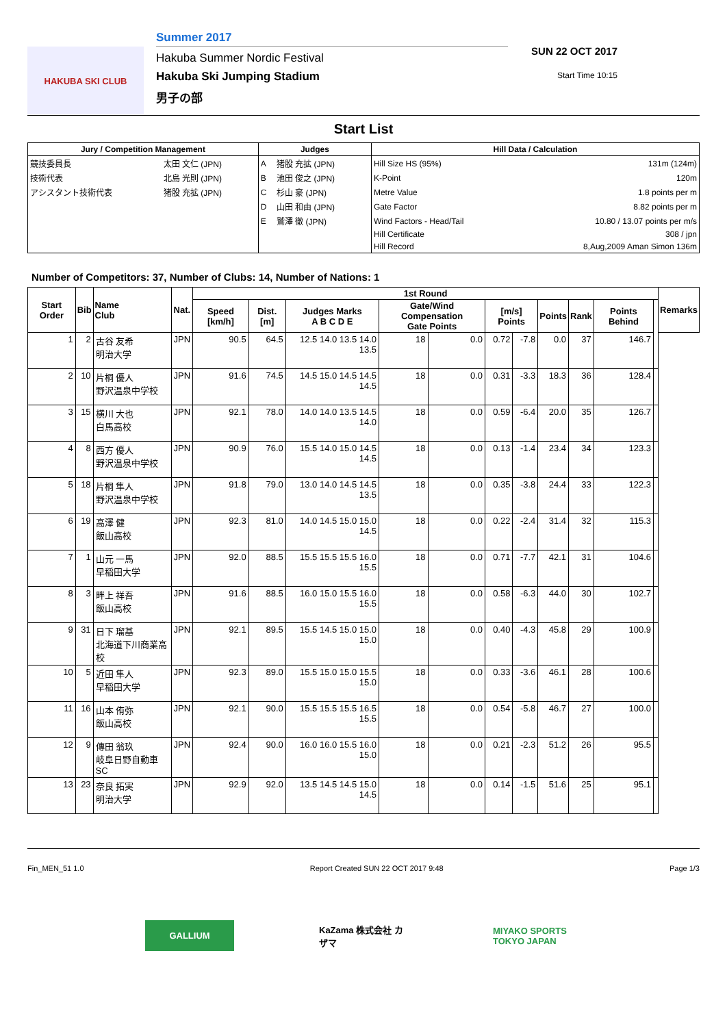HAKUBA SKI CLUB
Summer 2017
Hakuba Summer Nordic Festival
Hakuba Ski Jumping Stadium
男子の部
SUN 22 OCT 2017
Start Time 10:15
Start List
| Jury / Competition Management | | Judges | | Hill Data / Calculation | |
| --- | --- | --- | --- | --- | --- |
| 競技委員長 | 太田 文仁 (JPN) | A | 猪股 充拡 (JPN) | Hill Size HS (95%) | 131m (124m) |
| 技術代表 | 北島 光則 (JPN) | B | 池田 俊之 (JPN) | K-Point | 120m |
| アシスタント技術代表 | 猪股 充拡 (JPN) | C | 杉山 豪 (JPN) | Metre Value | 1.8 points per m |
| | | D | 山田 和由 (JPN) | Gate Factor | 8.82 points per m |
| | | E | 鷲澤 徹 (JPN) | Wind Factors - Head/Tail | 10.80 / 13.07 points per m/s |
| | | | | Hill Certificate | 308 / jpn |
| | | | | Hill Record | 8,Aug,2009 Aman Simon 136m |
Number of Competitors: 37, Number of Clubs: 14, Number of Nations: 1
| Start Order | Bib | Name Club | Nat. | 1st Round | | | | | | | | | | | Remarks |
| --- | --- | --- | --- | --- | --- | --- | --- | --- | --- | --- | --- | --- | --- | --- | --- |
| | | | | Speed [km/h] | Dist. [m] | Judges Marks A B C D E | Gate/Wind Compensation Gate Points | | [m/s] Points | | Points | Rank | Points Behind | | |
| 1 | 2 | 古谷 友希 明治大学 | JPN | 90.5 | 64.5 | 12.5 14.0 13.5 14.0 13.5 | 18 | 0.0 | 0.72 | -7.8 | 0.0 | 37 | 146.7 | | |
| 2 | 10 | 片桐 優人 野沢温泉中学校 | JPN | 91.6 | 74.5 | 14.5 15.0 14.5 14.5 14.5 | 18 | 0.0 | 0.31 | -3.3 | 18.3 | 36 | 128.4 | | |
| 3 | 15 | 横川 大也 白馬高校 | JPN | 92.1 | 78.0 | 14.0 14.0 13.5 14.5 14.0 | 18 | 0.0 | 0.59 | -6.4 | 20.0 | 35 | 126.7 | | |
| 4 | 8 | 西方 優人 野沢温泉中学校 | JPN | 90.9 | 76.0 | 15.5 14.0 15.0 14.5 14.5 | 18 | 0.0 | 0.13 | -1.4 | 23.4 | 34 | 123.3 | | |
| 5 | 18 | 片桐 隼人 野沢温泉中学校 | JPN | 91.8 | 79.0 | 13.0 14.0 14.5 14.5 13.5 | 18 | 0.0 | 0.35 | -3.8 | 24.4 | 33 | 122.3 | | |
| 6 | 19 | 高澤 健 飯山高校 | JPN | 92.3 | 81.0 | 14.0 14.5 15.0 15.0 14.5 | 18 | 0.0 | 0.22 | -2.4 | 31.4 | 32 | 115.3 | | |
| 7 | 1 | 山元 一馬 早稲田大学 | JPN | 92.0 | 88.5 | 15.5 15.5 15.5 16.0 15.5 | 18 | 0.0 | 0.71 | -7.7 | 42.1 | 31 | 104.6 | | |
| 8 | 3 | 畔上 祥吾 飯山高校 | JPN | 91.6 | 88.5 | 16.0 15.0 15.5 16.0 15.5 | 18 | 0.0 | 0.58 | -6.3 | 44.0 | 30 | 102.7 | | |
| 9 | 31 | 日下 瑠基 北海道下川商業高校 | JPN | 92.1 | 89.5 | 15.5 14.5 15.0 15.0 15.0 | 18 | 0.0 | 0.40 | -4.3 | 45.8 | 29 | 100.9 | | |
| 10 | 5 | 近田 隼人 早稲田大学 | JPN | 92.3 | 89.0 | 15.5 15.0 15.0 15.5 15.0 | 18 | 0.0 | 0.33 | -3.6 | 46.1 | 28 | 100.6 | | |
| 11 | 16 | 山本 侑弥 飯山高校 | JPN | 92.1 | 90.0 | 15.5 15.5 15.5 16.5 15.5 | 18 | 0.0 | 0.54 | -5.8 | 46.7 | 27 | 100.0 | | |
| 12 | 9 | 傳田 翁玖 岐阜日野自動車SC | JPN | 92.4 | 90.0 | 16.0 16.0 15.5 16.0 15.0 | 18 | 0.0 | 0.21 | -2.3 | 51.2 | 26 | 95.5 | | |
| 13 | 23 | 奈良 拓実 明治大学 | JPN | 92.9 | 92.0 | 13.5 14.5 14.5 15.0 14.5 | 18 | 0.0 | 0.14 | -1.5 | 51.6 | 25 | 95.1 | | |
Fin_MEN_51 1.0 Report Created SUN 22 OCT 2017 9:48 Page 1/3
GALLIUM KaZama 株式会社 カザマ
MIYAKO SPORTS TOKYO JAPAN